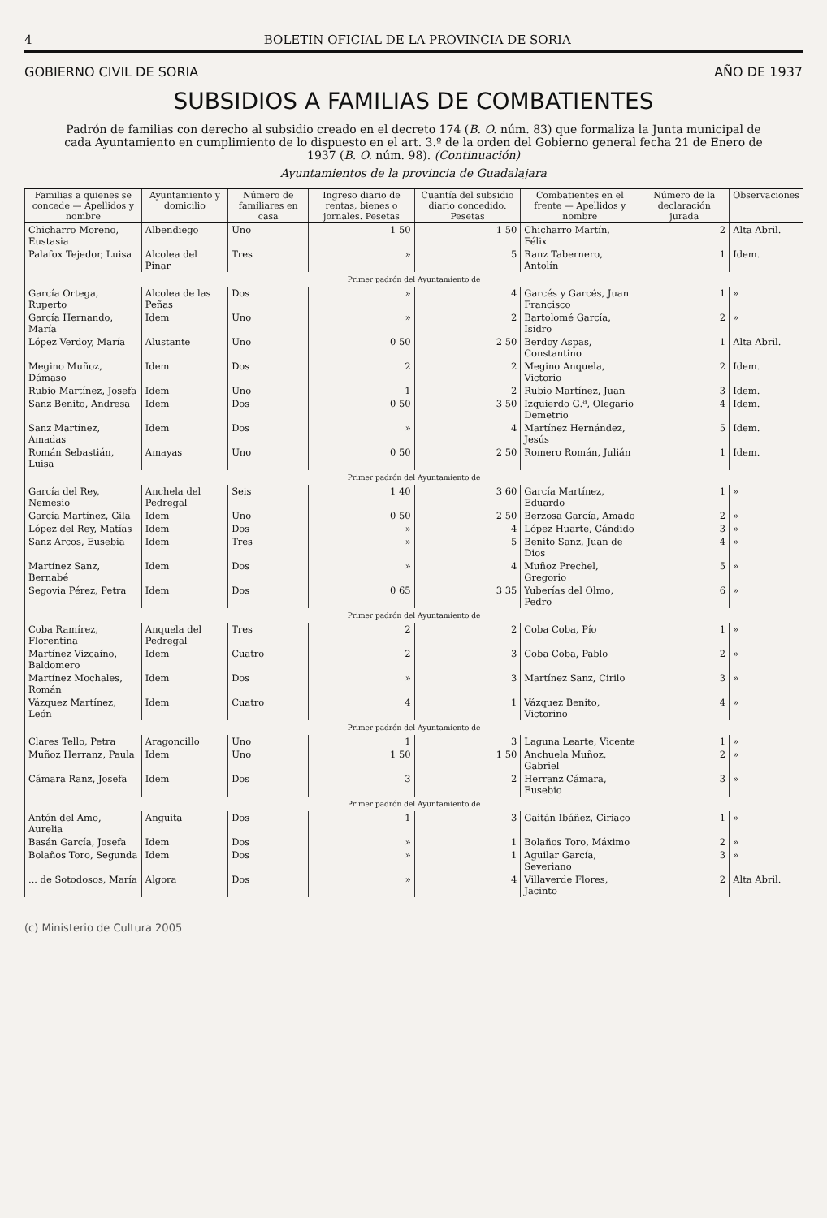4 BOLETIN OFICIAL DE LA PROVINCIA DE SORIA
GOBIERNO CIVIL DE SORIA AÑO DE 1937
SUBSIDIOS A FAMILIAS DE COMBATIENTES
Padrón de familias con derecho al subsidio creado en el decreto 174 (B. O. núm. 83) que formaliza la Junta municipal de cada Ayuntamiento en cumplimiento de lo dispuesto en el art. 3.º de la orden del Gobierno general fecha 21 de Enero de 1937 (B. O. núm. 98). (Continuación)
Ayuntamientos de la provincia de Guadalajara
| Familias a quienes se concede — Apellidos y nombre | Ayuntamiento y domicilio | Número de familiares en casa | Ingreso diario de rentas, bienes o jornales. Pesetas | Cuantía del subsidio diario concedido. Pesetas | Combatientes en el frente — Apellidos y nombre | Número de la declaración jurada | Observaciones |
| --- | --- | --- | --- | --- | --- | --- | --- |
| Chicharro Moreno, Eustasia | Albendiego | Uno | 1 50 | 1 50 | Chicharro Martín, Félix | 2 | Alta Abril. |
| Palafox Tejedor, Luisa | Alcolea del Pinar | Tres | » | 5 | Ranz Tabernero, Antolín | 1 | Idem. |
| Primer padrón del Ayuntamiento de | | | | | | | |
| García Ortega, Ruperto | Alcolea de las Peñas | Dos | » | 4 | Garcés y Garcés, Juan Francisco | 1 | » |
| García Hernando, María | Idem | Uno | » | 2 | Bartolomé García, Isidro | 2 | » |
| López Verdoy, María | Alustante | Uno | 0 50 | 2 50 | Berdoy Aspas, Constantino | 1 | Alta Abril. |
| Megino Muñoz, Dámaso | Idem | Dos | 2 | 2 | Megino Anquela, Victorio | 2 | Idem. |
| Rubio Martínez, Josefa | Idem | Uno | 1 | 2 | Rubio Martínez, Juan | 3 | Idem. |
| Sanz Benito, Andresa | Idem | Dos | 0 50 | 3 50 | Izquierdo G.ª, Olegario Demetrio | 4 | Idem. |
| Sanz Martínez, Amadas | Idem | Dos | » | 4 | Martínez Hernández, Jesús | 5 | Idem. |
| Román Sebastián, Luisa | Amayas | Uno | 0 50 | 2 50 | Romero Román, Julián | 1 | Idem. |
| Primer padrón del Ayuntamiento de | | | | | | | |
| García del Rey, Nemesio | Anchela del Pedregal | Seis | 1 40 | 3 60 | García Martínez, Eduardo | 1 | » |
| García Martínez, Gila | Idem | Uno | 0 50 | 2 50 | Berzosa García, Amado | 2 | » |
| López del Rey, Matías | Idem | Dos | » | 4 | López Huarte, Cándido | 3 | » |
| Sanz Arcos, Eusebia | Idem | Tres | » | 5 | Benito Sanz, Juan de Dios | 4 | » |
| Martínez Sanz, Bernabé | Idem | Dos | » | 4 | Muñoz Prechel, Gregorio | 5 | » |
| Segovia Pérez, Petra | Idem | Dos | 0 65 | 3 35 | Yuberías del Olmo, Pedro | 6 | » |
| Primer padrón del Ayuntamiento de | | | | | | | |
| Coba Ramírez, Florentina | Anquela del Pedregal | Tres | 2 | 2 | Coba Coba, Pío | 1 | » |
| Martínez Vizcaíno, Baldomero | Idem | Cuatro | 2 | 3 | Coba Coba, Pablo | 2 | » |
| Martínez Mochales, Román | Idem | Dos | » | 3 | Martínez Sanz, Cirilo | 3 | » |
| Vázquez Martínez, León | Idem | Cuatro | 4 | 1 | Vázquez Benito, Victorino | 4 | » |
| Primer padrón del Ayuntamiento de | | | | | | | |
| Clares Tello, Petra | Aragoncillo | Uno | 1 | 3 | Laguna Learte, Vicente | 1 | » |
| Muñoz Herranz, Paula | Idem | Uno | 1 50 | 1 50 | Anchuela Muñoz, Gabriel | 2 | » |
| Cámara Ranz, Josefa | Idem | Dos | 3 | 2 | Herranz Cámara, Eusebio | 3 | » |
| Primer padrón del Ayuntamiento de | | | | | | | |
| Antón del Amo, Aurelia | Anguita | Dos | 1 | 3 | Gaitán Ibáñez, Ciriaco | 1 | » |
| Basán García, Josefa | Idem | Dos | » | 1 | Bolaños Toro, Máximo | 2 | » |
| Bolaños Toro, Segunda | Idem | Dos | » | 1 | Aguilar García, Severiano | 3 | » |
| ... de Sotodosos, María | Algora | Dos | » | 4 | Villaverde Flores, Jacinto | 2 | Alta Abril. |
(c) Ministerio de Cultura 2005